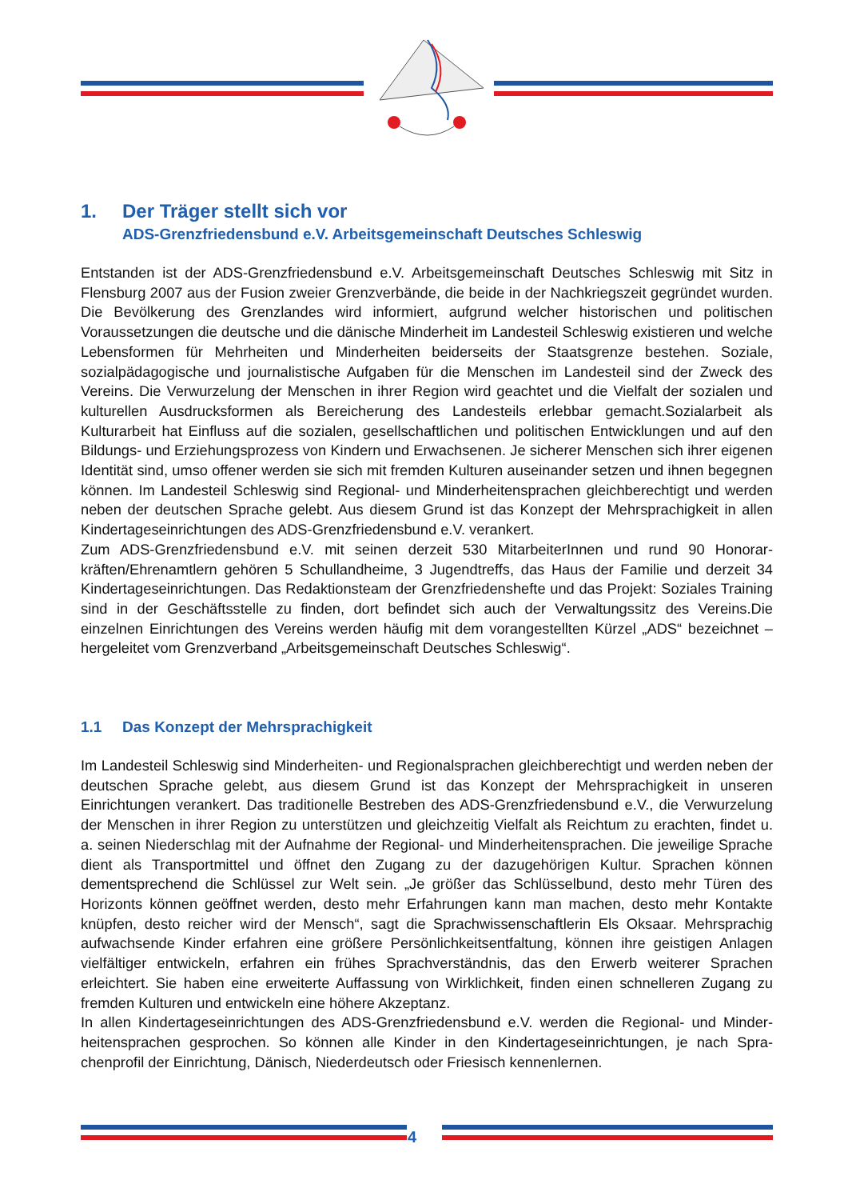1. Der Träger stellt sich vor
ADS-Grenzfriedensbund e.V. Arbeitsgemeinschaft Deutsches Schleswig
Entstanden ist der ADS-Grenzfriedensbund e.V. Arbeitsgemeinschaft Deutsches Schleswig mit Sitz in Flensburg 2007 aus der Fusion zweier Grenzverbände, die beide in der Nachkriegszeit gegründet wurden. Die Bevölkerung des Grenzlandes wird informiert, aufgrund welcher histori­schen und politischen Voraussetzungen die deutsche und die dänische Minderheit im Landesteil Schleswig existieren und welche Lebensformen für Mehrheiten und Minderheiten beiderseits der Staatsgrenze bestehen. Soziale, sozialpädagogische und journalistische Aufgaben für die Men­schen im Landesteil sind der Zweck des Vereins. Die Verwurzelung der Menschen in ihrer Region wird geachtet und die Vielfalt der sozialen und kulturellen Ausdrucksformen als Bereicherung des Landesteils erlebbar gemacht.Sozialarbeit als Kulturarbeit hat Einfluss auf die sozialen, gesell­schaftlichen und politischen Entwicklungen und auf den Bildungs- und Erziehungsprozess von Kindern und Erwachsenen. Je sicherer Menschen sich ihrer eigenen Identität sind, umso offener werden sie sich mit fremden Kulturen auseinander setzen und ihnen begegnen können. Im Lan­desteil Schleswig sind Regional- und Minderheitensprachen gleichberechtigt und werden neben der deutschen Sprache gelebt. Aus diesem Grund ist das Konzept der Mehrsprachigkeit in allen Kindertageseinrichtungen des ADS-Grenzfriedensbund e.V. verankert.
Zum ADS-Grenzfriedensbund e.V. mit seinen derzeit 530 MitarbeiterInnen und rund 90 Honorar­kräften/Ehrenamtlern gehören 5 Schullandheime, 3 Jugendtreffs, das Haus der Familie und derzeit 34 Kindertageseinrichtungen. Das Redaktionsteam der Grenzfriedenshefte und das Projekt: Sozi­ales Training sind in der Geschäftsstelle zu finden, dort befindet sich auch der Verwaltungssitz des Vereins.Die einzelnen Einrichtungen des Vereins werden häufig mit dem vorangestellten Kürzel „ADS“ bezeichnet – hergeleitet vom Grenzverband „Arbeitsgemeinschaft Deutsches Schleswig“.
1.1 Das Konzept der Mehrsprachigkeit
Im Landesteil Schleswig sind Minderheiten- und Regionalsprachen gleichberechtigt und werden neben der deutschen Sprache gelebt, aus diesem Grund ist das Konzept der Mehrsprachigkeit in unseren Einrichtungen verankert. Das traditionelle Bestreben des ADS-Grenzfriedensbund e.V., die Verwurzelung der Menschen in ihrer Region zu unterstützen und gleichzeitig Vielfalt als Reichtum zu erachten, findet u. a. seinen Niederschlag mit der Aufnahme der Regional- und Minderheitensprachen. Die jeweilige Sprache dient als Transportmittel und öffnet den Zugang zu der dazugehörigen Kultur. Sprachen können dementsprechend die Schlüssel zur Welt sein. „Je größer das Schlüsselbund, des­to mehr Türen des Horizonts können geöffnet werden, desto mehr Erfahrungen kann man machen, desto mehr Kontakte knüpfen, desto reicher wird der Mensch“, sagt die Sprachwissenschaftlerin Els Oksaar. Mehrsprachig aufwachsende Kinder erfahren eine größere Persönlichkeitsentfaltung, können ihre geistigen Anlagen vielfältiger entwickeln, erfahren ein frühes Sprachverständnis, das den Erwerb weiterer Sprachen erleichtert. Sie haben eine erweiterte Auffassung von Wirklichkeit, finden einen schnelleren Zugang zu fremden Kulturen und entwickeln eine höhere Akzeptanz.
In allen Kindertageseinrichtungen des ADS-Grenzfriedensbund e.V. werden die Regional- und Minder­heitensprachen gesprochen. So können alle Kinder in den Kindertageseinrichtungen, je nach Spra­chenprofil der Einrichtung, Dänisch, Niederdeutsch oder Friesisch kennenlernen.
4